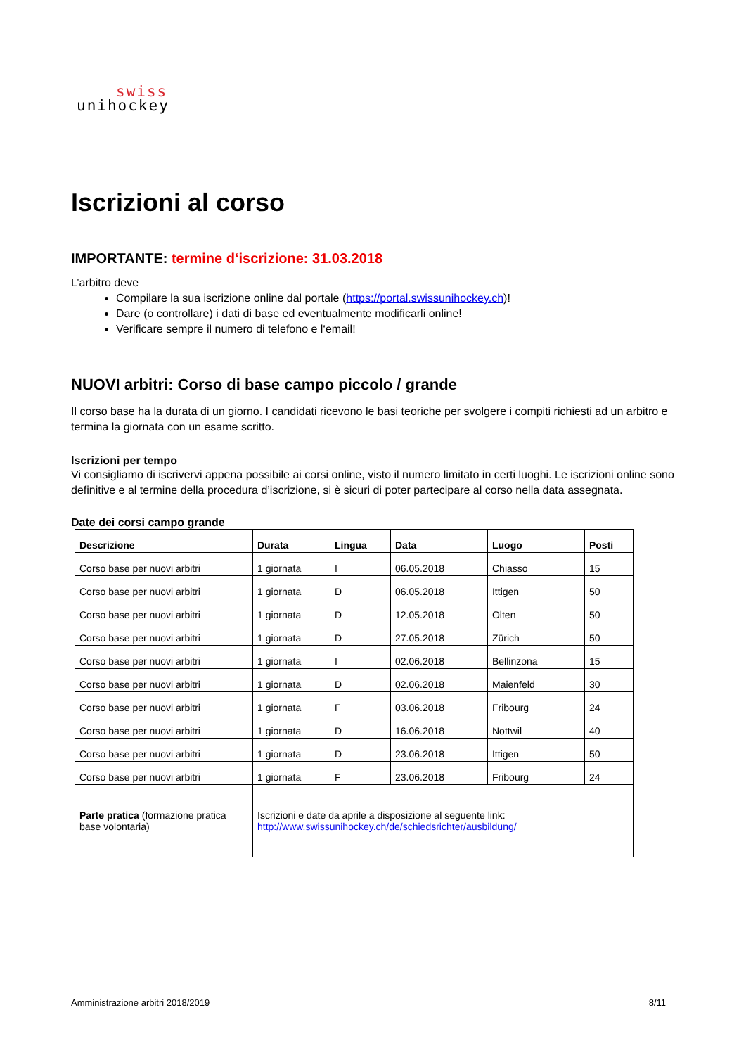swiss
unihockey
Iscrizioni al corso
IMPORTANTE: termine d‘iscrizione: 31.03.2018
L’arbitro deve
Compilare la sua iscrizione online dal portale (https://portal.swissunihockey.ch)!
Dare (o controllare) i dati di base ed eventualmente modificarli online!
Verificare sempre il numero di telefono e l‘email!
NUOVI arbitri: Corso di base campo piccolo / grande
Il corso base ha la durata di un giorno. I candidati ricevono le basi teoriche per svolgere i compiti richiesti ad un arbitro e termina la giornata con un esame scritto.
Iscrizioni per tempo
Vi consigliamo di iscrivervi appena possibile ai corsi online, visto il numero limitato in certi luoghi. Le iscrizioni online sono definitive e al termine della procedura d’iscrizione, si è sicuri di poter partecipare al corso nella data assegnata.
Date dei corsi campo grande
| Descrizione | Durata | Lingua | Data | Luogo | Posti |
| --- | --- | --- | --- | --- | --- |
| Corso base per nuovi arbitri | 1 giornata | I | 06.05.2018 | Chiasso | 15 |
| Corso base per nuovi arbitri | 1 giornata | D | 06.05.2018 | Ittigen | 50 |
| Corso base per nuovi arbitri | 1 giornata | D | 12.05.2018 | Olten | 50 |
| Corso base per nuovi arbitri | 1 giornata | D | 27.05.2018 | Zürich | 50 |
| Corso base per nuovi arbitri | 1 giornata | I | 02.06.2018 | Bellinzona | 15 |
| Corso base per nuovi arbitri | 1 giornata | D | 02.06.2018 | Maienfeld | 30 |
| Corso base per nuovi arbitri | 1 giornata | F | 03.06.2018 | Fribourg | 24 |
| Corso base per nuovi arbitri | 1 giornata | D | 16.06.2018 | Nottwil | 40 |
| Corso base per nuovi arbitri | 1 giornata | D | 23.06.2018 | Ittigen | 50 |
| Corso base per nuovi arbitri | 1 giornata | F | 23.06.2018 | Fribourg | 24 |
| Parte pratica (formazione pratica base volontaria) | Iscrizioni e date da aprile a disposizione al seguente link: http://www.swissunihockey.ch/de/schiedsrichter/ausbildung/ | | | | |
Amministrazione arbitri 2018/2019 8/11